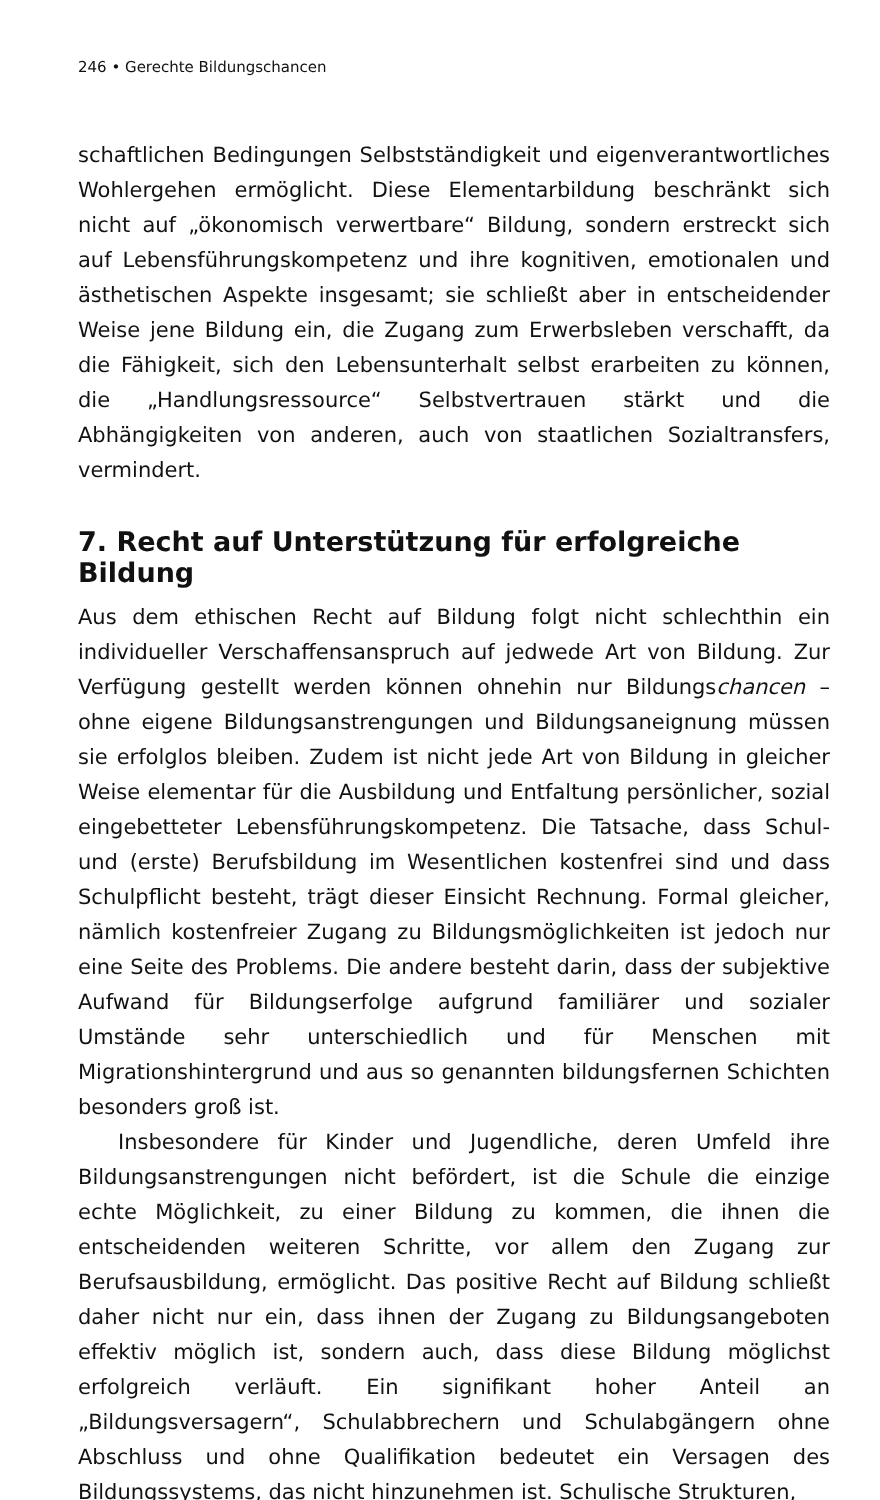246 • Gerechte Bildungschancen
schaftlichen Bedingungen Selbstständigkeit und eigenverantwortliches Wohlergehen ermöglicht. Diese Elementarbildung beschränkt sich nicht auf „ökonomisch verwertbare“ Bildung, sondern erstreckt sich auf Lebensführungskompetenz und ihre kognitiven, emotionalen und ästhetischen Aspekte insgesamt; sie schließt aber in entscheidender Weise jene Bildung ein, die Zugang zum Erwerbsleben verschafft, da die Fähigkeit, sich den Lebensunterhalt selbst erarbeiten zu können, die „Handlungsressource“ Selbstvertrauen stärkt und die Abhängigkeiten von anderen, auch von staatlichen Sozialtransfers, vermindert.
7. Recht auf Unterstützung für erfolgreiche Bildung
Aus dem ethischen Recht auf Bildung folgt nicht schlechthin ein individueller Verschaffensanspruch auf jedwede Art von Bildung. Zur Verfügung gestellt werden können ohnehin nur Bildungschancen – ohne eigene Bildungsanstrengungen und Bildungsaneignung müssen sie erfolglos bleiben. Zudem ist nicht jede Art von Bildung in gleicher Weise elementar für die Ausbildung und Entfaltung persönlicher, sozial eingebetteter Lebensführungskompetenz. Die Tatsache, dass Schul- und (erste) Berufsbildung im Wesentlichen kostenfrei sind und dass Schulpflicht besteht, trägt dieser Einsicht Rechnung. Formal gleicher, nämlich kostenfreier Zugang zu Bildungsmöglichkeiten ist jedoch nur eine Seite des Problems. Die andere besteht darin, dass der subjektive Aufwand für Bildungserfolge aufgrund familiärer und sozialer Umstände sehr unterschiedlich und für Menschen mit Migrationshintergrund und aus so genannten bildungsfernen Schichten besonders groß ist.
Insbesondere für Kinder und Jugendliche, deren Umfeld ihre Bildungsanstrengungen nicht befördert, ist die Schule die einzige echte Möglichkeit, zu einer Bildung zu kommen, die ihnen die entscheidenden weiteren Schritte, vor allem den Zugang zur Berufsausbildung, ermöglicht. Das positive Recht auf Bildung schließt daher nicht nur ein, dass ihnen der Zugang zu Bildungsangeboten effektiv möglich ist, sondern auch, dass diese Bildung möglichst erfolgreich verläuft. Ein signifikant hoher Anteil an „Bildungsversagern“, Schulabbrechern und Schulabgängern ohne Abschluss und ohne Qualifikation bedeutet ein Versagen des Bildungssystems, das nicht hinzunehmen ist. Schulische Strukturen,